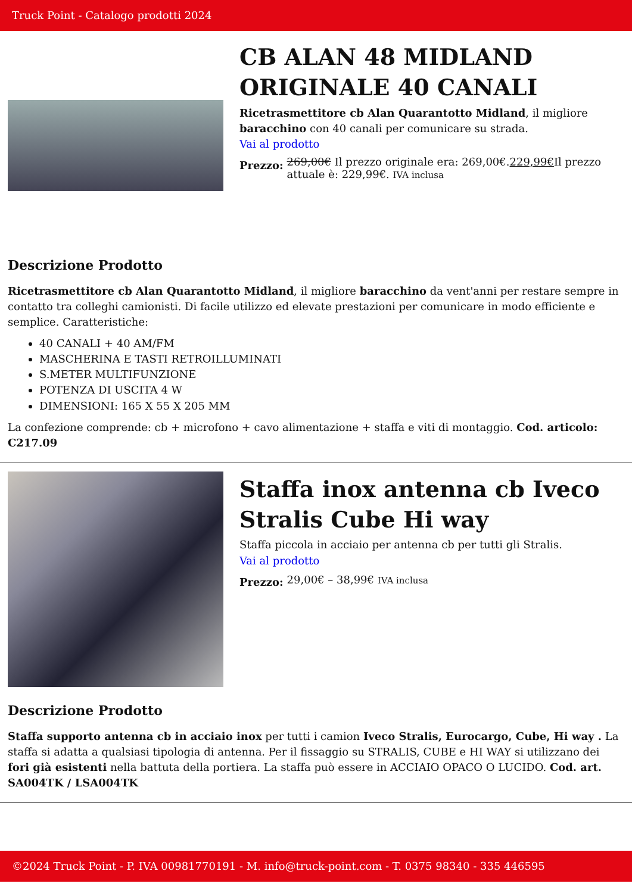Truck Point - Catalogo prodotti 2024
CB ALAN 48 MIDLAND ORIGINALE 40 CANALI
Ricetrasmettitore cb Alan Quarantotto Midland, il migliore baracchino con 40 canali per comunicare su strada.
Vai al prodotto
Prezzo:
269,00€ Il prezzo originale era: 269,00€.229,99€Il prezzo attuale è: 229,99€. IVA inclusa
Descrizione Prodotto
Ricetrasmettitore cb Alan Quarantotto Midland, il migliore baracchino da vent'anni per restare sempre in contatto tra colleghi camionisti. Di facile utilizzo ed elevate prestazioni per comunicare in modo efficiente e semplice. Caratteristiche:
40 CANALI + 40 AM/FM
MASCHERINA E TASTI RETROILLUMINATI
S.METER MULTIFUNZIONE
POTENZA DI USCITA 4 W
DIMENSIONI: 165 X 55 X 205 MM
La confezione comprende: cb + microfono + cavo alimentazione + staffa e viti di montaggio. Cod. articolo: C217.09
Staffa inox antenna cb Iveco Stralis Cube Hi way
Staffa piccola in acciaio per antenna cb per tutti gli Stralis.
Vai al prodotto
Prezzo:
29,00€ – 38,99€ IVA inclusa
Descrizione Prodotto
Staffa supporto antenna cb in acciaio inox per tutti i camion Iveco Stralis, Eurocargo, Cube, Hi way . La staffa si adatta a qualsiasi tipologia di antenna. Per il fissaggio su STRALIS, CUBE e HI WAY si utilizzano dei fori già esistenti nella battuta della portiera. La staffa può essere in ACCIAIO OPACO O LUCIDO. Cod. art. SA004TK / LSA004TK
©2024 Truck Point - P. IVA 00981770191 - M. info@truck-point.com - T. 0375 98340 - 335 446595